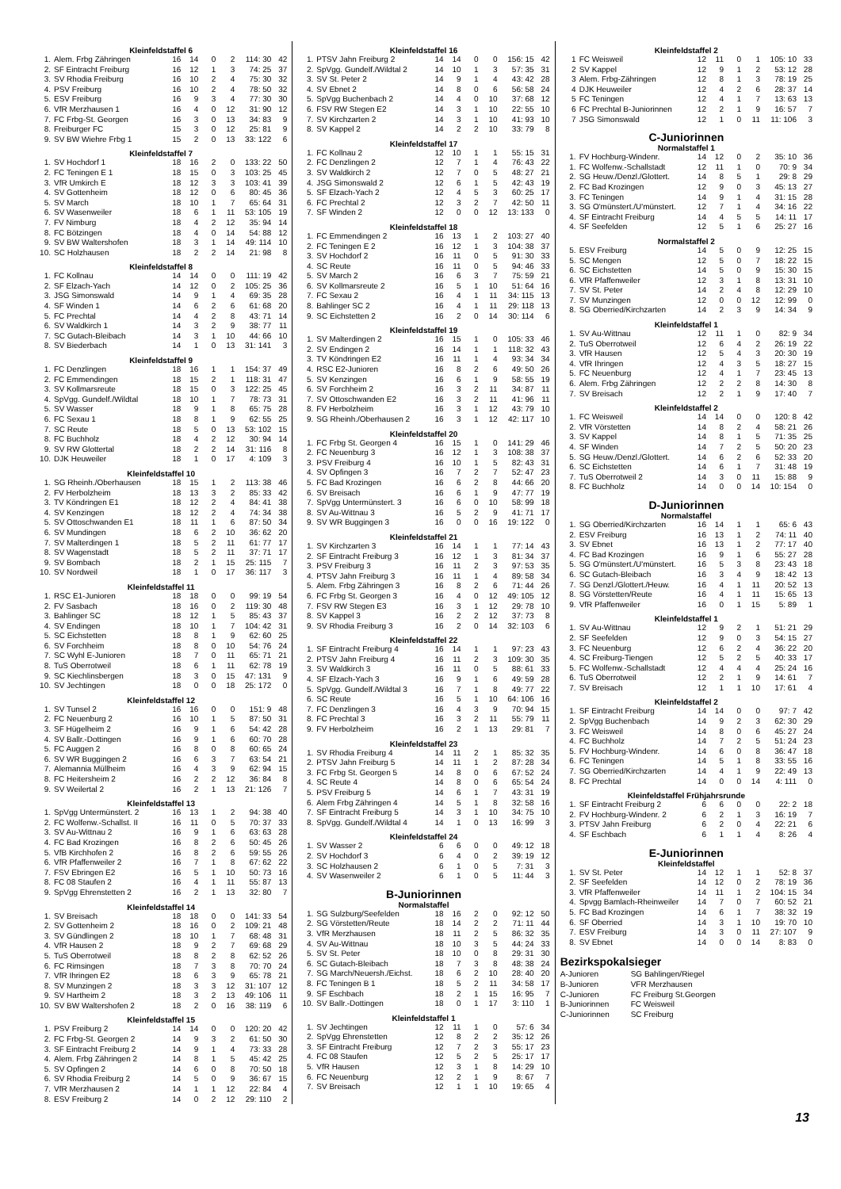Kleinfeldstaffel 6
| 1. | Alem. Frbg Zähringen | 16 | 14 | 0 | 2 | 114: 30 | 42 |
| 2. | SF Eintracht Freiburg | 16 | 12 | 1 | 3 | 74: 25 | 37 |
| 3. | SV Rhodia Freiburg | 16 | 10 | 2 | 4 | 75: 30 | 32 |
| 4. | PSV Freiburg | 16 | 10 | 2 | 4 | 78: 50 | 32 |
| 5. | ESV Freiburg | 16 | 9 | 3 | 4 | 77: 30 | 30 |
| 6. | VfR Merzhausen 1 | 16 | 4 | 0 | 12 | 31: 90 | 12 |
| 7. | FC Frbg-St. Georgen | 16 | 3 | 0 | 13 | 34: 83 | 9 |
| 8. | Freiburger FC | 15 | 3 | 0 | 12 | 25: 81 | 9 |
| 9. | SV BW Wiehre Frbg 1 | 15 | 2 | 0 | 13 | 33: 122 | 6 |
Kleinfeldstaffel 7
| 1. | SV Hochdorf 1 | 18 | 16 | 2 | 0 | 133: 22 | 50 |
| 2. | FC Teningen E 1 | 18 | 15 | 0 | 3 | 103: 25 | 45 |
| 3. | VfR Umkirch E | 18 | 12 | 3 | 3 | 103: 41 | 39 |
| 4. | SV Gottenheim | 18 | 12 | 0 | 6 | 80: 45 | 36 |
| 5. | SV March | 18 | 10 | 1 | 7 | 65: 64 | 31 |
| 6. | SV Wasenweiler | 18 | 6 | 1 | 11 | 53: 105 | 19 |
| 7. | FV Nimburg | 18 | 4 | 2 | 12 | 35: 94 | 14 |
| 8. | FC Bötzingen | 18 | 4 | 0 | 14 | 54: 88 | 12 |
| 9. | SV BW Waltershofen | 18 | 3 | 1 | 14 | 49: 114 | 10 |
| 10. | SC Holzhausen | 18 | 2 | 2 | 14 | 21: 98 | 8 |
Kleinfeldstaffel 8
| 1. | FC Kollnau | 14 | 14 | 0 | 0 | 111: 19 | 42 |
| 2. | SF Elzach-Yach | 14 | 12 | 0 | 2 | 105: 25 | 36 |
| 3. | JSG Simonswald | 14 | 9 | 1 | 4 | 69: 35 | 28 |
| 4. | SF Winden 1 | 14 | 6 | 2 | 6 | 61: 68 | 20 |
| 5. | FC Prechtal | 14 | 4 | 2 | 8 | 43: 71 | 14 |
| 6. | SV Waldkirch 1 | 14 | 3 | 2 | 9 | 38: 77 | 11 |
| 7. | SC Gutach-Bleibach | 14 | 3 | 1 | 10 | 44: 66 | 10 |
| 8. | SV Biederbach | 14 | 1 | 0 | 13 | 31: 141 | 3 |
Kleinfeldstaffel 9
| 1. | FC Denzlingen | 18 | 16 | 1 | 1 | 154: 37 | 49 |
| 2. | FC Emmendingen | 18 | 15 | 2 | 1 | 118: 31 | 47 |
| 3. | SV Kollmarsreute | 18 | 15 | 0 | 3 | 122: 25 | 45 |
| 4. | SpVgg. Gundelf./Wildtal | 18 | 10 | 1 | 7 | 78: 73 | 31 |
| 5. | SV Wasser | 18 | 9 | 1 | 8 | 65: 75 | 28 |
| 6. | FC Sexau 1 | 18 | 8 | 1 | 9 | 62: 55 | 25 |
| 7. | SC Reute | 18 | 5 | 0 | 13 | 53: 102 | 15 |
| 8. | FC Buchholz | 18 | 4 | 2 | 12 | 30: 94 | 14 |
| 9. | SV RW Glottertal | 18 | 2 | 2 | 14 | 31: 116 | 8 |
| 10. | DJK Heuweiler | 18 | 1 | 0 | 17 | 4: 109 | 3 |
Kleinfeldstaffel 10
| 1. | SG Rheinh./Oberhausen | 18 | 15 | 1 | 2 | 113: 38 | 46 |
| 2. | FV Herbolzheim | 18 | 13 | 3 | 2 | 85: 33 | 42 |
| 3. | TV Köndringen E1 | 18 | 12 | 2 | 4 | 84: 41 | 38 |
| 4. | SV Kenzingen | 18 | 12 | 2 | 4 | 74: 34 | 38 |
| 5. | SV Ottoschwanden E1 | 18 | 11 | 1 | 6 | 87: 50 | 34 |
| 6. | SV Mundingen | 18 | 6 | 2 | 10 | 36: 62 | 20 |
| 7. | SV Malterdingen 1 | 18 | 5 | 2 | 11 | 61: 77 | 17 |
| 8. | SV Wagenstadt | 18 | 5 | 2 | 11 | 37: 71 | 17 |
| 9. | SV Bombach | 18 | 2 | 1 | 15 | 25: 115 | 7 |
| 10. | SV Nordweil | 18 | 1 | 0 | 17 | 36: 117 | 3 |
Kleinfeldstaffel 11
| 1. | RSC E1-Junioren | 18 | 18 | 0 | 0 | 99: 19 | 54 |
| 2. | FV Sasbach | 18 | 16 | 0 | 2 | 119: 30 | 48 |
| 3. | Bahlinger SC | 18 | 12 | 1 | 5 | 85: 43 | 37 |
| 4. | SV Endingen | 18 | 10 | 1 | 7 | 104: 42 | 31 |
| 5. | SC Eichstetten | 18 | 8 | 1 | 9 | 62: 60 | 25 |
| 6. | SV Forchheim | 18 | 8 | 0 | 10 | 54: 76 | 24 |
| 7. | SC Wyhl E-Junioren | 18 | 7 | 0 | 11 | 65: 71 | 21 |
| 8. | TuS Oberrotweil | 18 | 6 | 1 | 11 | 62: 78 | 19 |
| 9. | SC Kiechlinsbergen | 18 | 3 | 0 | 15 | 47: 131 | 9 |
| 10. | SV Jechtingen | 18 | 0 | 0 | 18 | 25: 172 | 0 |
Kleinfeldstaffel 12
| 1. | SV Tunsel 2 | 16 | 16 | 0 | 0 | 151: 9 | 48 |
| 2. | FC Neuenburg 2 | 16 | 10 | 1 | 5 | 87: 50 | 31 |
| 3. | SF Hügelheim 2 | 16 | 9 | 1 | 6 | 54: 42 | 28 |
| 4. | SV Ballr.-Dottingen | 16 | 9 | 1 | 6 | 60: 70 | 28 |
| 5. | FC Auggen 2 | 16 | 8 | 0 | 8 | 60: 65 | 24 |
| 6. | SV WR Buggingen 2 | 16 | 6 | 3 | 7 | 63: 54 | 21 |
| 7. | Alemannia Müllheim | 16 | 4 | 3 | 9 | 62: 94 | 15 |
| 8. | FC Heitersheim 2 | 16 | 2 | 2 | 12 | 36: 84 | 8 |
| 9. | SV Weilertal 2 | 16 | 2 | 1 | 13 | 21: 126 | 7 |
Kleinfeldstaffel 13
| 1. | SpVgg Untermünstert. 2 | 16 | 13 | 1 | 2 | 94: 38 | 40 |
| 2. | FC Wolfenw.-Schallst. II | 16 | 11 | 0 | 5 | 70: 37 | 33 |
| 3. | SV Au-Wittnau 2 | 16 | 9 | 1 | 6 | 63: 63 | 28 |
| 4. | FC Bad Krozingen | 16 | 8 | 2 | 6 | 50: 45 | 26 |
| 5. | VfB Kirchhofen 2 | 16 | 8 | 2 | 6 | 59: 55 | 26 |
| 6. | VfR Pfaffenweiler 2 | 16 | 7 | 1 | 8 | 67: 62 | 22 |
| 7. | FSV Ebringen E2 | 16 | 5 | 1 | 10 | 50: 73 | 16 |
| 8. | FC 08 Staufen 2 | 16 | 4 | 1 | 11 | 55: 87 | 13 |
| 9. | SpVgg Ehrenstetten 2 | 16 | 2 | 1 | 13 | 32: 80 | 7 |
Kleinfeldstaffel 14
| 1. | SV Breisach | 18 | 18 | 0 | 0 | 141: 33 | 54 |
| 2. | SV Gottenheim 2 | 18 | 16 | 0 | 2 | 109: 21 | 48 |
| 3. | SV Gündlingen 2 | 18 | 10 | 1 | 7 | 68: 48 | 31 |
| 4. | VfR Hausen 2 | 18 | 9 | 2 | 7 | 69: 68 | 29 |
| 5. | TuS Oberrotweil | 18 | 8 | 2 | 8 | 62: 52 | 26 |
| 6. | FC Rimsingen | 18 | 7 | 3 | 8 | 70: 70 | 24 |
| 7. | VfR Ihringen E2 | 18 | 6 | 3 | 9 | 65: 78 | 21 |
| 8. | SV Munzingen 2 | 18 | 3 | 3 | 12 | 31: 107 | 12 |
| 9. | SV Hartheim 2 | 18 | 3 | 2 | 13 | 49: 106 | 11 |
| 10. | SV BW Waltershofen 2 | 18 | 2 | 0 | 16 | 38: 119 | 6 |
Kleinfeldstaffel 15
| 1. | PSV Freiburg 2 | 14 | 14 | 0 | 0 | 120: 20 | 42 |
| 2. | FC Frbg-St. Georgen 2 | 14 | 9 | 3 | 2 | 61: 50 | 30 |
| 3. | SF Eintracht Freiburg 2 | 14 | 9 | 1 | 4 | 73: 33 | 28 |
| 4. | Alem. Frbg Zähringen 2 | 14 | 8 | 1 | 5 | 45: 42 | 25 |
| 5. | SV Opfingen 2 | 14 | 6 | 0 | 8 | 70: 50 | 18 |
| 6. | SV Rhodia Freiburg 2 | 14 | 5 | 0 | 9 | 36: 67 | 15 |
| 7. | VfR Merzhausen 2 | 14 | 1 | 1 | 12 | 22: 84 | 4 |
| 8. | ESV Freiburg 2 | 14 | 0 | 2 | 12 | 29: 110 | 2 |
Kleinfeldstaffel 16
| 1. | PTSV Jahn Freiburg 2 | 14 | 14 | 0 | 0 | 156: 15 | 42 |
| 2. | SpVgg. Gundelf./Wildtal 2 | 14 | 10 | 1 | 3 | 57: 35 | 31 |
| 3. | SV St. Peter 2 | 14 | 9 | 1 | 4 | 43: 42 | 28 |
| 4. | SV Ebnet 2 | 14 | 8 | 0 | 6 | 56: 58 | 24 |
| 5. | SpVgg Buchenbach 2 | 14 | 4 | 0 | 10 | 37: 68 | 12 |
| 6. | FSV RW Stegen E2 | 14 | 3 | 1 | 10 | 22: 55 | 10 |
| 7. | SV Kirchzarten 2 | 14 | 3 | 1 | 10 | 41: 93 | 10 |
| 8. | SV Kappel 2 | 14 | 2 | 2 | 10 | 33: 79 | 8 |
Kleinfeldstaffel 17
| 1. | FC Kollnau 2 | 12 | 10 | 1 | 1 | 55: 15 | 31 |
| 2. | FC Denzlingen 2 | 12 | 7 | 1 | 4 | 76: 43 | 22 |
| 3. | SV Waldkirch 2 | 12 | 7 | 0 | 5 | 48: 27 | 21 |
| 4. | JSG Simonswald 2 | 12 | 6 | 1 | 5 | 42: 43 | 19 |
| 5. | SF Elzach-Yach 2 | 12 | 4 | 5 | 3 | 60: 25 | 17 |
| 6. | FC Prechtal 2 | 12 | 3 | 2 | 7 | 42: 50 | 11 |
| 7. | SF Winden 2 | 12 | 0 | 0 | 12 | 13: 133 | 0 |
Kleinfeldstaffel 18
| 1. | FC Emmendingen 2 | 16 | 13 | 1 | 2 | 103: 27 | 40 |
| 2. | FC Teningen E 2 | 16 | 12 | 1 | 3 | 104: 38 | 37 |
| 3. | SV Hochdorf 2 | 16 | 11 | 0 | 5 | 91: 30 | 33 |
| 4. | SC Reute | 16 | 11 | 0 | 5 | 94: 46 | 33 |
| 5. | SV March 2 | 16 | 6 | 3 | 7 | 75: 59 | 21 |
| 6. | SV Kollmarsreute 2 | 16 | 5 | 1 | 10 | 51: 64 | 16 |
| 7. | FC Sexau 2 | 16 | 4 | 1 | 11 | 34: 115 | 13 |
| 8. | Bahlinger SC 2 | 16 | 4 | 1 | 11 | 29: 118 | 13 |
| 9. | SC Eichstetten 2 | 16 | 2 | 0 | 14 | 30: 114 | 6 |
Kleinfeldstaffel 19
| 1. | SV Malterdingen 2 | 16 | 15 | 1 | 0 | 105: 33 | 46 |
| 2. | SV Endingen 2 | 16 | 14 | 1 | 1 | 118: 32 | 43 |
| 3. | TV Köndringen E2 | 16 | 11 | 1 | 4 | 93: 34 | 34 |
| 4. | RSC E2-Junioren | 16 | 8 | 2 | 6 | 49: 50 | 26 |
| 5. | SV Kenzingen | 16 | 6 | 1 | 9 | 58: 55 | 19 |
| 6. | SV Forchheim 2 | 16 | 3 | 2 | 11 | 34: 87 | 11 |
| 7. | SV Ottoschwanden E2 | 16 | 3 | 2 | 11 | 41: 96 | 11 |
| 8. | FV Herbolzheim | 16 | 3 | 1 | 12 | 43: 79 | 10 |
| 9. | SG Rheinh./Oberhausen 2 | 16 | 3 | 1 | 12 | 42: 117 | 10 |
Kleinfeldstaffel 20
| 1. | FC Frbg St. Georgen 4 | 16 | 15 | 1 | 0 | 141: 29 | 46 |
| 2. | FC Neuenburg 3 | 16 | 12 | 1 | 3 | 108: 38 | 37 |
| 3. | PSV Freiburg 4 | 16 | 10 | 1 | 5 | 82: 43 | 31 |
| 4. | SV Opfingen 3 | 16 | 7 | 2 | 7 | 52: 47 | 23 |
| 5. | FC Bad Krozingen | 16 | 6 | 2 | 8 | 44: 66 | 20 |
| 6. | SV Breisach | 16 | 6 | 1 | 9 | 47: 77 | 19 |
| 7. | SpVgg Untermünstert. 3 | 16 | 6 | 0 | 10 | 58: 99 | 18 |
| 8. | SV Au-Wittnau 3 | 16 | 5 | 2 | 9 | 41: 71 | 17 |
| 9. | SV WR Buggingen 3 | 16 | 0 | 0 | 16 | 19: 122 | 0 |
Kleinfeldstaffel 21
| 1. | SV Kirchzarten 3 | 16 | 14 | 1 | 1 | 77: 14 | 43 |
| 2. | SF Eintracht Freiburg 3 | 16 | 12 | 1 | 3 | 81: 34 | 37 |
| 3. | PSV Freiburg 3 | 16 | 11 | 2 | 3 | 97: 53 | 35 |
| 4. | PTSV Jahn Freiburg 3 | 16 | 11 | 1 | 4 | 89: 58 | 34 |
| 5. | Alem. Frbg Zähringen 3 | 16 | 8 | 2 | 6 | 71: 44 | 26 |
| 6. | FC Frbg St. Georgen 3 | 16 | 4 | 0 | 12 | 49: 105 | 12 |
| 7. | FSV RW Stegen E3 | 16 | 3 | 1 | 12 | 29: 78 | 10 |
| 8. | SV Kappel 3 | 16 | 2 | 2 | 12 | 37: 73 | 8 |
| 9. | SV Rhodia Freiburg 3 | 16 | 2 | 0 | 14 | 32: 103 | 6 |
Kleinfeldstaffel 22
| 1. | SF Eintracht Freiburg 4 | 16 | 14 | 1 | 1 | 97: 23 | 43 |
| 2. | PTSV Jahn Freiburg 4 | 16 | 11 | 2 | 3 | 109: 30 | 35 |
| 3. | SV Waldkirch 3 | 16 | 11 | 0 | 5 | 88: 61 | 33 |
| 4. | SF Elzach-Yach 3 | 16 | 9 | 1 | 6 | 49: 59 | 28 |
| 5. | SpVgg. Gundelf./Wildtal 3 | 16 | 7 | 1 | 8 | 49: 77 | 22 |
| 6. | SC Reute | 16 | 5 | 1 | 10 | 64: 106 | 16 |
| 7. | FC Denzlingen 3 | 16 | 4 | 3 | 9 | 70: 94 | 15 |
| 8. | FC Prechtal 3 | 16 | 3 | 2 | 11 | 55: 79 | 11 |
| 9. | FV Herbolzheim | 16 | 2 | 1 | 13 | 29: 81 | 7 |
Kleinfeldstaffel 23
| 1. | SV Rhodia Freiburg 4 | 14 | 11 | 2 | 1 | 85: 32 | 35 |
| 2. | PTSV Jahn Freiburg 5 | 14 | 11 | 1 | 2 | 87: 28 | 34 |
| 3. | FC Frbg St. Georgen 5 | 14 | 8 | 0 | 6 | 67: 52 | 24 |
| 4. | SC Reute 4 | 14 | 8 | 0 | 6 | 65: 54 | 24 |
| 5. | PSV Freiburg 5 | 14 | 6 | 1 | 7 | 43: 31 | 19 |
| 6. | Alem Frbg Zähringen 4 | 14 | 5 | 1 | 8 | 32: 58 | 16 |
| 7. | SF Eintracht Freiburg 5 | 14 | 3 | 1 | 10 | 34: 75 | 10 |
| 8. | SpVgg. Gundelf./Wildtal 4 | 14 | 1 | 0 | 13 | 16: 99 | 3 |
Kleinfeldstaffel 24
| 1. | SV Wasser 2 | 6 | 6 | 0 | 0 | 49: 12 | 18 |
| 2. | SV Hochdorf 3 | 6 | 4 | 0 | 2 | 39: 19 | 12 |
| 3. | SC Holzhausen 2 | 6 | 1 | 0 | 5 | 7: 31 | 3 |
| 4. | SV Wasenweiler 2 | 6 | 1 | 0 | 5 | 11: 44 | 3 |
B-Juniorinnen
Normalstaffel
| 1. | SG Sulzburg/Seefelden | 18 | 16 | 2 | 0 | 92: 12 | 50 |
| 2. | SG Vörstetten/Reute | 18 | 14 | 2 | 2 | 71: 11 | 44 |
| 3. | VfR Merzhausen | 18 | 11 | 2 | 5 | 86: 32 | 35 |
| 4. | SV Au-Wittnau | 18 | 10 | 3 | 5 | 44: 24 | 33 |
| 5. | SV St. Peter | 18 | 10 | 0 | 8 | 29: 31 | 30 |
| 6. | SC Gutach-Bleibach | 18 | 7 | 3 | 8 | 48: 38 | 24 |
| 7. | SG March/Neuersh./Eichst. | 18 | 6 | 2 | 10 | 28: 40 | 20 |
| 8. | FC Teningen B 1 | 18 | 5 | 2 | 11 | 34: 58 | 17 |
| 9. | SF Eschbach | 18 | 2 | 1 | 15 | 16: 95 | 7 |
| 10. | SV Ballr.-Dottingen | 18 | 0 | 1 | 17 | 3: 110 | 1 |
Kleinfeldstaffel 1
| 1. | SV Jechtingen | 12 | 11 | 1 | 0 | 57: 6 | 34 |
| 2. | SpVgg Ehrenstetten | 12 | 8 | 2 | 2 | 35: 12 | 26 |
| 3. | SF Eintracht Freiburg | 12 | 7 | 2 | 3 | 55: 17 | 23 |
| 4. | FC 08 Staufen | 12 | 5 | 2 | 5 | 25: 17 | 17 |
| 5. | VfR Hausen | 12 | 3 | 1 | 8 | 14: 29 | 10 |
| 6. | FC Neuenburg | 12 | 2 | 1 | 9 | 8: 67 | 7 |
| 7. | SV Breisach | 12 | 1 | 1 | 10 | 19: 65 | 4 |
Kleinfeldstaffel 2
| 1 | FC Weisweil | 12 | 11 | 0 | 1 | 105: 10 | 33 |
| 2 | SV Kappel | 12 | 9 | 1 | 2 | 53: 12 | 28 |
| 3 | Alem. Frbg-Zähringen | 12 | 8 | 1 | 3 | 78: 19 | 25 |
| 4 | DJK Heuweiler | 12 | 4 | 2 | 6 | 28: 37 | 14 |
| 5 | FC Teningen | 12 | 4 | 1 | 7 | 13: 63 | 13 |
| 6 | FC Prechtal B-Juniorinnen | 12 | 2 | 1 | 9 | 16: 57 | 7 |
| 7 | JSG Simonswald | 12 | 1 | 0 | 11 | 11: 106 | 3 |
C-Juniorinnen
Normalstaffel 1
| 1. | FV Hochburg-Windenr. | 14 | 12 | 0 | 2 | 35: 10 | 36 |
| 1. | FC Wolfenw.-Schallstadt | 12 | 11 | 1 | 0 | 70: 9 | 34 |
| 2. | SG Heuw./Denzl./Glottert. | 14 | 8 | 5 | 1 | 29: 8 | 29 |
| 2. | FC Bad Krozingen | 12 | 9 | 0 | 3 | 45: 13 | 27 |
| 3. | FC Teningen | 14 | 9 | 1 | 4 | 31: 15 | 28 |
| 3. | SG O'münstert./U'münstert. | 12 | 7 | 1 | 4 | 34: 16 | 22 |
| 4. | SF Eintracht Freiburg | 14 | 4 | 5 | 5 | 14: 11 | 17 |
| 4. | SF Seefelden | 12 | 5 | 1 | 6 | 25: 27 | 16 |
Normalstaffel 2
| 5. | ESV Freiburg | 14 | 5 | 0 | 9 | 12: 25 | 15 |
| 5. | SC Mengen | 12 | 5 | 0 | 7 | 18: 22 | 15 |
| 6. | SC Eichstetten | 14 | 5 | 0 | 9 | 15: 30 | 15 |
| 6. | VfR Pfaffenweiler | 12 | 3 | 1 | 8 | 13: 31 | 10 |
| 7. | SV St. Peter | 14 | 2 | 4 | 8 | 12: 29 | 10 |
| 7. | SV Munzingen | 12 | 0 | 0 | 12 | 12: 99 | 0 |
| 8. | SG Oberried/Kirchzarten | 14 | 2 | 3 | 9 | 14: 34 | 9 |
Kleinfeldstaffel 1
| 1. | SV Au-Wittnau | 12 | 11 | 1 | 0 | 82: 9 | 34 |
| 2. | TuS Oberrotweil | 12 | 6 | 4 | 2 | 26: 19 | 22 |
| 3. | VfR Hausen | 12 | 5 | 4 | 3 | 20: 30 | 19 |
| 4. | VfR Ihringen | 12 | 4 | 3 | 5 | 18: 27 | 15 |
| 5. | FC Neuenburg | 12 | 4 | 1 | 7 | 23: 45 | 13 |
| 6. | Alem. Frbg Zähringen | 12 | 2 | 2 | 8 | 14: 30 | 8 |
| 7. | SV Breisach | 12 | 2 | 1 | 9 | 17: 40 | 7 |
Kleinfeldstaffel 2
| 1. | FC Weisweil | 14 | 14 | 0 | 0 | 120: 8 | 42 |
| 2. | VfR Vörstetten | 14 | 8 | 2 | 4 | 58: 21 | 26 |
| 3. | SV Kappel | 14 | 8 | 1 | 5 | 71: 35 | 25 |
| 4. | SF Winden | 14 | 7 | 2 | 5 | 50: 20 | 23 |
| 5. | SG Heuw./Denzl./Glottert. | 14 | 6 | 2 | 6 | 52: 33 | 20 |
| 6. | SC Eichstetten | 14 | 6 | 1 | 7 | 31: 48 | 19 |
| 7. | TuS Oberrotweil 2 | 14 | 3 | 0 | 11 | 15: 88 | 9 |
| 8. | FC Buchholz | 14 | 0 | 0 | 14 | 10: 154 | 0 |
D-Juniorinnen
Normalstaffel
| 1. | SG Oberried/Kirchzarten | 16 | 14 | 1 | 1 | 65: 6 | 43 |
| 2. | ESV Freiburg | 16 | 13 | 1 | 2 | 74: 11 | 40 |
| 3. | SV Ebnet | 16 | 13 | 1 | 2 | 77: 17 | 40 |
| 4. | FC Bad Krozingen | 16 | 9 | 1 | 6 | 55: 27 | 28 |
| 5. | SG O'münstert./U'münstert. | 16 | 5 | 3 | 8 | 23: 43 | 18 |
| 6. | SC Gutach-Bleibach | 16 | 3 | 4 | 9 | 18: 42 | 13 |
| 7. | SG Denzl./Glottert./Heuw. | 16 | 4 | 1 | 11 | 20: 52 | 13 |
| 8. | SG Vörstetten/Reute | 16 | 4 | 1 | 11 | 15: 65 | 13 |
| 9. | VfR Pfaffenweiler | 16 | 0 | 1 | 15 | 5: 89 | 1 |
Kleinfeldstaffel 1
| 1. | SV Au-Wittnau | 12 | 9 | 2 | 1 | 51: 21 | 29 |
| 2. | SF Seefelden | 12 | 9 | 0 | 3 | 54: 15 | 27 |
| 3. | FC Neuenburg | 12 | 6 | 2 | 4 | 36: 22 | 20 |
| 4. | SC Freiburg-Tiengen | 12 | 5 | 2 | 5 | 40: 33 | 17 |
| 5. | FC Wolfenw.-Schallstadt | 12 | 4 | 4 | 4 | 25: 24 | 16 |
| 6. | TuS Oberrotweil | 12 | 2 | 1 | 9 | 14: 61 | 7 |
| 7. | SV Breisach | 12 | 1 | 1 | 10 | 17: 61 | 4 |
Kleinfeldstaffel 2
| 1. | SF Eintracht Freiburg | 14 | 14 | 0 | 0 | 97: 7 | 42 |
| 2. | SpVgg Buchenbach | 14 | 9 | 2 | 3 | 62: 30 | 29 |
| 3. | FC Weisweil | 14 | 8 | 0 | 6 | 45: 27 | 24 |
| 4. | FC Buchholz | 14 | 7 | 2 | 5 | 51: 24 | 23 |
| 5. | FV Hochburg-Windenr. | 14 | 6 | 0 | 8 | 36: 47 | 18 |
| 6. | FC Teningen | 14 | 5 | 1 | 8 | 33: 55 | 16 |
| 7. | SG Oberried/Kirchzarten | 14 | 4 | 1 | 9 | 22: 49 | 13 |
| 8. | FC Prechtal | 14 | 0 | 0 | 14 | 4: 111 | 0 |
Kleinfeldstaffel Frühjahrsrunde
| 1. | SF Eintracht Freiburg 2 | 6 | 6 | 0 | 0 | 22: 2 | 18 |
| 2. | FV Hochburg-Windenr. 2 | 6 | 2 | 1 | 3 | 16: 19 | 7 |
| 3. | PTSV Jahn Freiburg | 6 | 2 | 0 | 4 | 22: 21 | 6 |
| 4. | SF Eschbach | 6 | 1 | 1 | 4 | 8: 26 | 4 |
E-Juniorinnen
Kleinfeldstaffel
| 1. | SV St. Peter | 14 | 12 | 1 | 1 | 52: 8 | 37 |
| 2. | SF Seefelden | 14 | 12 | 0 | 2 | 78: 19 | 36 |
| 3. | VfR Pfaffenweiler | 14 | 11 | 1 | 2 | 104: 15 | 34 |
| 4. | Spvgg Bamlach-Rheinweiler | 14 | 7 | 0 | 7 | 60: 52 | 21 |
| 5. | FC Bad Krozingen | 14 | 6 | 1 | 7 | 38: 32 | 19 |
| 6. | SF Oberried | 14 | 3 | 1 | 10 | 19: 70 | 10 |
| 7. | ESV Freiburg | 14 | 3 | 0 | 11 | 27: 107 | 9 |
| 8. | SV Ebnet | 14 | 0 | 0 | 14 | 8: 83 | 0 |
Bezirkspokalsieger
| A-Junioren | SG Bahlingen/Riegel |
| B-Junioren | VFR Merzhausen |
| C-Junioren | FC Freiburg St.Georgen |
| B-Juniorinnen | FC Weisweil |
| C-Juniorinnen | SC Freiburg |
13